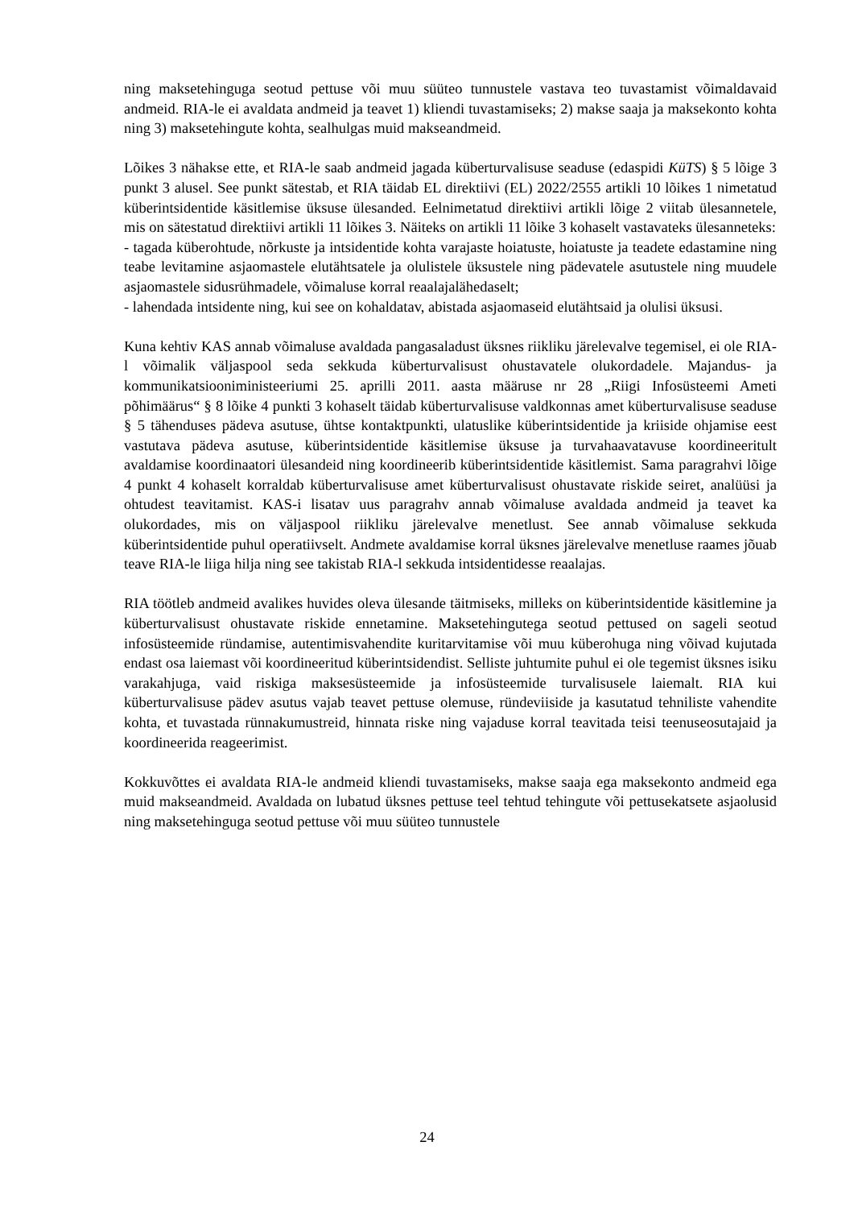ning maksetehinguga seotud pettuse või muu süüteo tunnustele vastava teo tuvastamist võimaldavaid andmeid. RIA-le ei avaldata andmeid ja teavet 1) kliendi tuvastamiseks; 2) makse saaja ja maksekonto kohta ning 3) maksetehingute kohta, sealhulgas muid makseandmeid.
Lõikes 3 nähakse ette, et RIA-le saab andmeid jagada küberturvalisuse seaduse (edaspidi KüTS) § 5 lõige 3 punkt 3 alusel. See punkt sätestab, et RIA täidab EL direktiivi (EL) 2022/2555 artikli 10 lõikes 1 nimetatud küberintsidentide käsitlemise üksuse ülesanded. Eelnimetatud direktiivi artikli lõige 2 viitab ülesannetele, mis on sätestatud direktiivi artikli 11 lõikes 3. Näiteks on artikli 11 lõike 3 kohaselt vastavateks ülesanneteks:
- tagada küberohtude, nõrkuste ja intsidentide kohta varajaste hoiatuste, hoiatuste ja teadete edastamine ning teabe levitamine asjaomastele elutähtsatele ja olulistele üksustele ning pädevatele asutustele ning muudele asjaomastele sidusrühmadele, võimaluse korral reaalajalähedaselt;
- lahendada intsidente ning, kui see on kohaldatav, abistada asjaomaseid elutähtsaid ja olulisi üksusi.
Kuna kehtiv KAS annab võimaluse avaldada pangasaladust üksnes riikliku järelevalve tegemisel, ei ole RIA-l võimalik väljaspool seda sekkuda küberturvalisust ohustavatele olukordadele. Majandus- ja kommunikatsiooniministeeriumi 25. aprilli 2011. aasta määruse nr 28 „Riigi Infosüsteemi Ameti põhimäärus“ § 8 lõike 4 punkti 3 kohaselt täidab küberturvalisuse valdkonnas amet küberturvalisuse seaduse § 5 tähenduses pädeva asutuse, ühtse kontaktpunkti, ulatuslike küberintsidentide ja kriiside ohjamise eest vastutava pädeva asutuse, küberintsidentide käsitlemise üksuse ja turvahaavatavuse koordineeritult avaldamise koordinaatori ülesandeid ning koordineerib küberintsidentide käsitlemist. Sama paragrahvi lõige 4 punkt 4 kohaselt korraldab küberturvalisuse amet küberturvalisust ohustavate riskide seiret, analüüsi ja ohtudest teavitamist. KAS-i lisatav uus paragrahv annab võimaluse avaldada andmeid ja teavet ka olukordades, mis on väljaspool riikliku järelevalve menetlust. See annab võimaluse sekkuda küberintsidentide puhul operatiivselt. Andmete avaldamise korral üksnes järelevalve menetluse raames jõuab teave RIA-le liiga hilja ning see takistab RIA-l sekkuda intsidentidesse reaalajas.
RIA töötleb andmeid avalikes huvides oleva ülesande täitmiseks, milleks on küberintsidentide käsitlemine ja küberturvalisust ohustavate riskide ennetamine. Maksetehingutega seotud pettused on sageli seotud infosüsteemide ründamise, autentimisvahendite kuritarvitamise või muu küberohuga ning võivad kujutada endast osa laiemast või koordineeritud küberintsidendist. Selliste juhtumite puhul ei ole tegemist üksnes isiku varakahjuga, vaid riskiga maksesüsteemide ja infosüsteemide turvalisusele laiemalt. RIA kui küberturvalisuse pädev asutus vajab teavet pettuse olemuse, ründeviiside ja kasutatud tehniliste vahendite kohta, et tuvastada rünnakumustreid, hinnata riske ning vajaduse korral teavitada teisi teenuseosutajaid ja koordineerida reageerimist.
Kokkuvõttes ei avaldata RIA-le andmeid kliendi tuvastamiseks, makse saaja ega maksekonto andmeid ega muid makseandmeid. Avaldada on lubatud üksnes pettuse teel tehtud tehingute või pettusekatsete asjaolusid ning maksetehinguga seotud pettuse või muu süüteo tunnustele
24